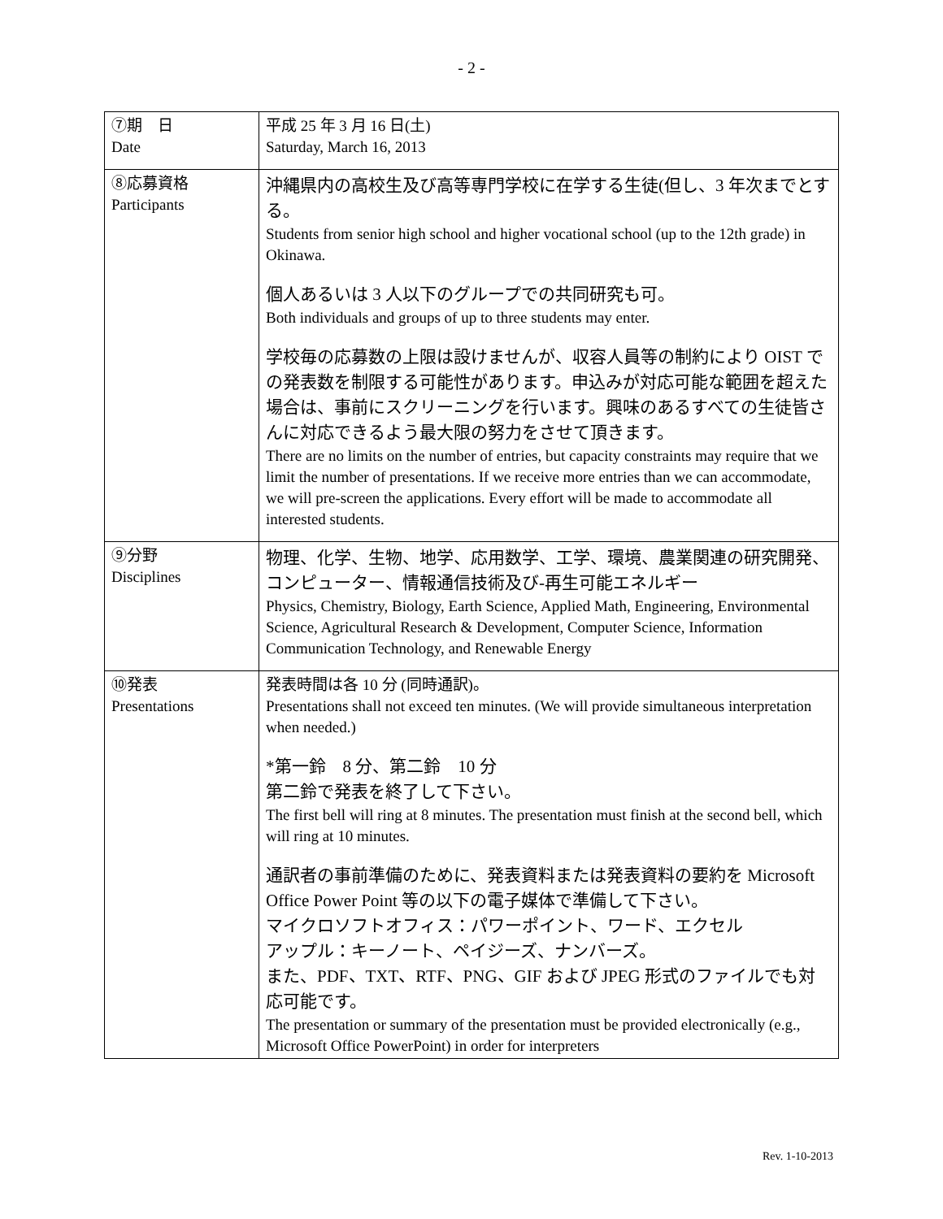- 2 -
| ⑦期 日 Date | 平成 25 年 3 月 16 日(土) Saturday, March 16, 2013 |
| ⑧応募資格 Participants | 沖縄県内の高校生及び高等専門学校に在学する生徒(但し、3 年次までとする。 Students from senior high school and higher vocational school (up to the 12th grade) in Okinawa. 個人あるいは 3 人以下のグループでの共同研究も可。 Both individuals and groups of up to three students may enter. 学校毎の応募数の上限は設けませんが、収容人員等の制約により OIST での発表数を制限する可能性があります。申込みが対応可能な範囲を超えた場合は、事前にスクリーニングを行います。興味のあるすべての生徒皆さんに対応できるよう最大限の努力をさせて頂きます。 There are no limits on the number of entries, but capacity constraints may require that we limit the number of presentations. If we receive more entries than we can accommodate, we will pre-screen the applications. Every effort will be made to accommodate all interested students. |
| ⑨分野 Disciplines | 物理、化学、生物、地学、応用数学、工学、環境、農業関連の研究開発、コンピューター、情報通信技術及び-再生可能エネルギー Physics, Chemistry, Biology, Earth Science, Applied Math, Engineering, Environmental Science, Agricultural Research & Development, Computer Science, Information Communication Technology, and Renewable Energy |
| ⑩発表 Presentations | 発表時間は各 10 分 (同時通訳)。 Presentations shall not exceed ten minutes. (We will provide simultaneous interpretation when needed.) *第一鈴 8 分、第二鈴 10 分 第二鈴で発表を終了して下さい。 The first bell will ring at 8 minutes. The presentation must finish at the second bell, which will ring at 10 minutes. 通訳者の事前準備のために、発表資料または発表資料の要約を Microsoft Office Power Point 等の以下の電子媒体で準備して下さい。 マイクロソフトオフィス：パワーポイント、ワード、エクセル アップル：キーノート、ペイジーズ、ナンバーズ。 また、PDF、TXT、RTF、PNG、GIF および JPEG 形式のファイルでも対応可能です。 The presentation or summary of the presentation must be provided electronically (e.g., Microsoft Office PowerPoint) in order for interpreters |
Rev. 1-10-2013